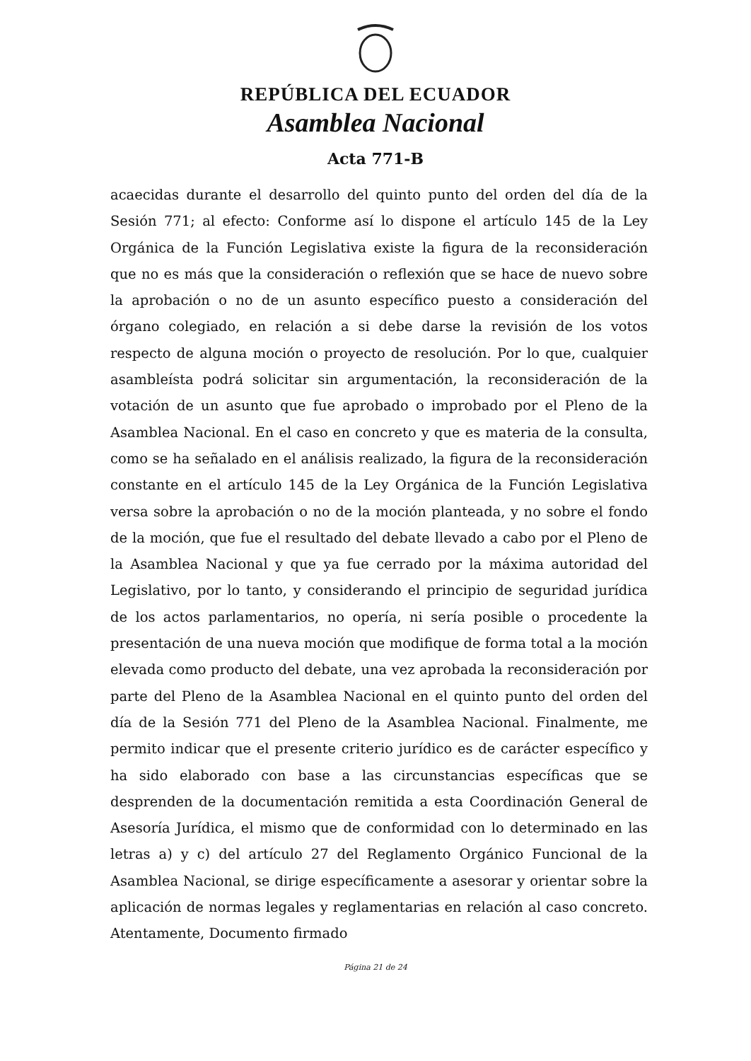REPÚBLICA DEL ECUADOR
Asamblea Nacional
Acta 771-B
acaecidas durante el desarrollo del quinto punto del orden del día de la Sesión 771; al efecto: Conforme así lo dispone el artículo 145 de la Ley Orgánica de la Función Legislativa existe la figura de la reconsideración que no es más que la consideración o reflexión que se hace de nuevo sobre la aprobación o no de un asunto específico puesto a consideración del órgano colegiado, en relación a si debe darse la revisión de los votos respecto de alguna moción o proyecto de resolución. Por lo que, cualquier asambleísta podrá solicitar sin argumentación, la reconsideración de la votación de un asunto que fue aprobado o improbado por el Pleno de la Asamblea Nacional. En el caso en concreto y que es materia de la consulta, como se ha señalado en el análisis realizado, la figura de la reconsideración constante en el artículo 145 de la Ley Orgánica de la Función Legislativa versa sobre la aprobación o no de la moción planteada, y no sobre el fondo de la moción, que fue el resultado del debate llevado a cabo por el Pleno de la Asamblea Nacional y que ya fue cerrado por la máxima autoridad del Legislativo, por lo tanto, y considerando el principio de seguridad jurídica de los actos parlamentarios, no opería, ni sería posible o procedente la presentación de una nueva moción que modifique de forma total a la moción elevada como producto del debate, una vez aprobada la reconsideración por parte del Pleno de la Asamblea Nacional en el quinto punto del orden del día de la Sesión 771 del Pleno de la Asamblea Nacional. Finalmente, me permito indicar que el presente criterio jurídico es de carácter específico y ha sido elaborado con base a las circunstancias específicas que se desprenden de la documentación remitida a esta Coordinación General de Asesoría Jurídica, el mismo que de conformidad con lo determinado en las letras a) y c) del artículo 27 del Reglamento Orgánico Funcional de la Asamblea Nacional, se dirige específicamente a asesorar y orientar sobre la aplicación de normas legales y reglamentarias en relación al caso concreto. Atentamente, Documento firmado
Página 21 de 24